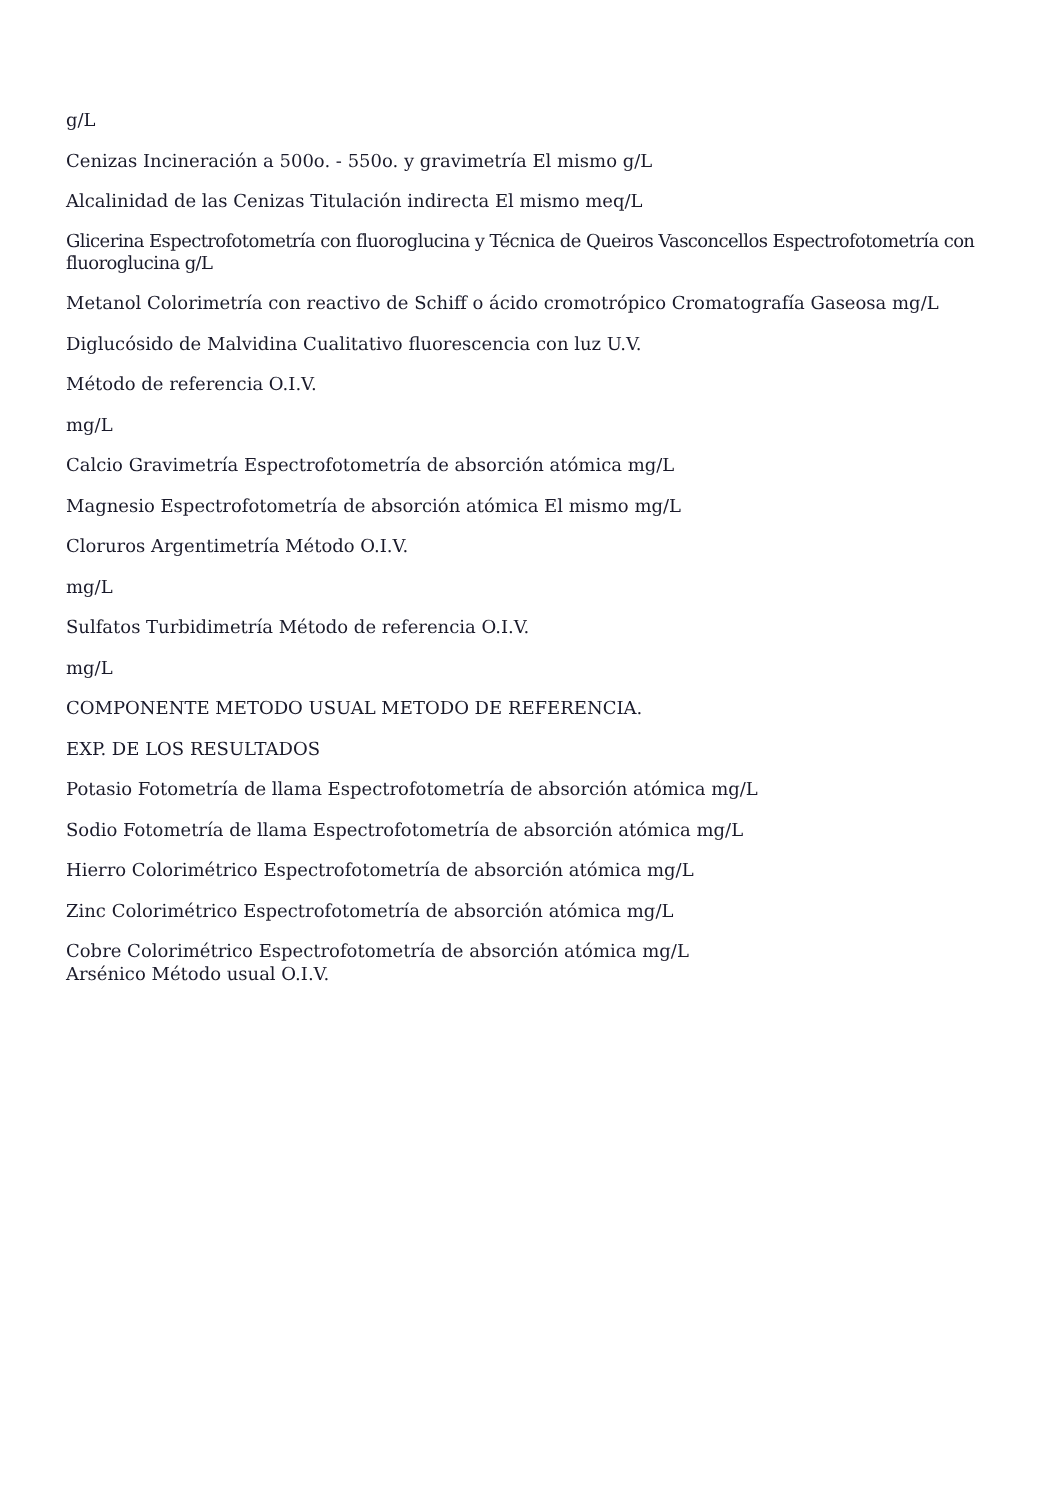g/L
Cenizas Incineración a 500o. - 550o. y gravimetría El mismo g/L
Alcalinidad de las Cenizas Titulación indirecta El mismo meq/L
Glicerina Espectrofotometría con fluoroglucina y Técnica de Queiros Vasconcellos Espectrofotometría con fluoroglucina g/L
Metanol Colorimetría con reactivo de Schiff o ácido cromotrópico Cromatografía Gaseosa mg/L
Diglucósido de Malvidina Cualitativo fluorescencia con luz U.V.
Método de referencia O.I.V.
mg/L
Calcio Gravimetría Espectrofotometría de absorción atómica mg/L
Magnesio Espectrofotometría de absorción atómica El mismo mg/L
Cloruros Argentimetría Método O.I.V.
mg/L
Sulfatos Turbidimetría Método de referencia O.I.V.
mg/L
COMPONENTE METODO USUAL METODO DE REFERENCIA.
EXP. DE LOS RESULTADOS
Potasio Fotometría de llama Espectrofotometría de absorción atómica mg/L
Sodio Fotometría de llama Espectrofotometría de absorción atómica mg/L
Hierro Colorimétrico Espectrofotometría de absorción atómica mg/L
Zinc Colorimétrico Espectrofotometría de absorción atómica mg/L
Cobre Colorimétrico Espectrofotometría de absorción atómica mg/L
Arsénico Método usual O.I.V.